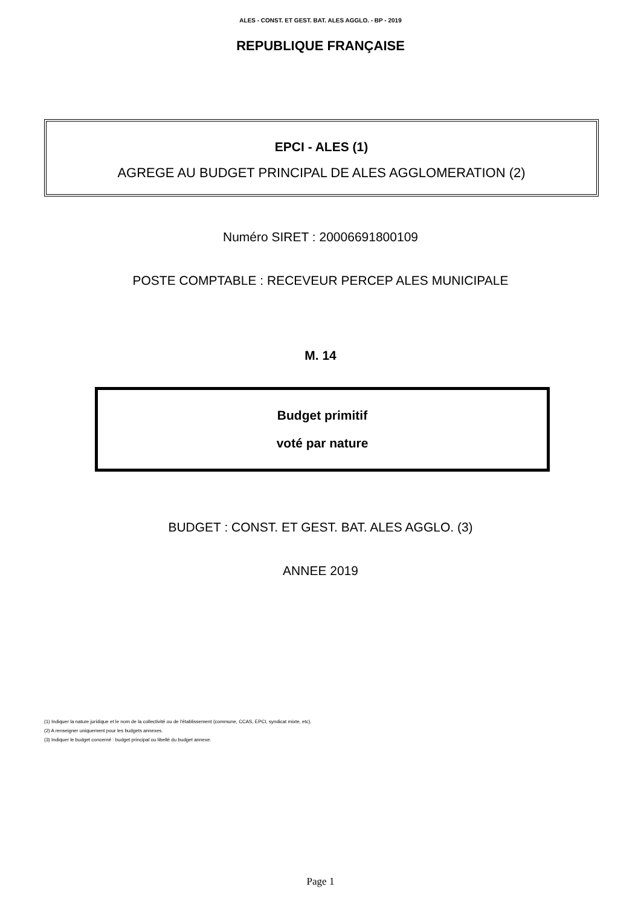ALES - CONST. ET GEST. BAT. ALES AGGLO. - BP - 2019
REPUBLIQUE FRANÇAISE
EPCI - ALES (1)
AGREGE AU BUDGET PRINCIPAL DE ALES AGGLOMERATION (2)
Numéro SIRET : 20006691800109
POSTE COMPTABLE : RECEVEUR PERCEP ALES MUNICIPALE
M. 14
Budget primitif
voté par nature
BUDGET : CONST. ET GEST. BAT. ALES AGGLO. (3)
ANNEE 2019
(1) Indiquer la nature juridique et le nom de la collectivité ou de l'établissement (commune, CCAS, EPCI, syndicat mixte, etc).
(2) A renseigner uniquement pour les budgets annexes.
(3) Indiquer le budget concerné : budget principal ou libellé du budget annexe.
Page 1